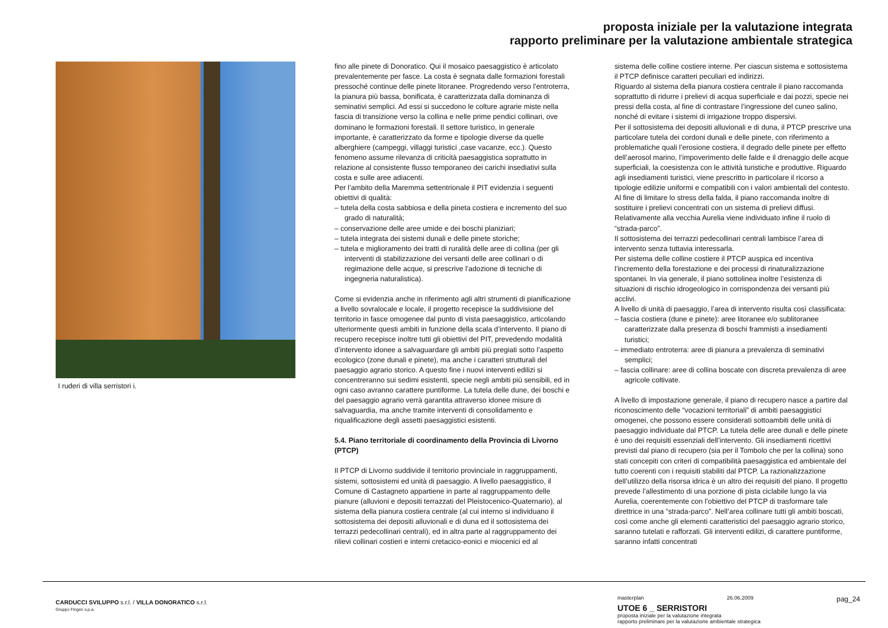proposta iniziale per la valutazione integrata
rapporto preliminare per la valutazione ambientale strategica
I ruderi di villa serristori i.
fino alle pinete di Donoratico. Qui il mosaico paesaggistico è articolato prevalentemente per fasce. La costa è segnata dalle formazioni forestali pressoché continue delle pinete litoranee. Progredendo verso l’entroterra, la pianura più bassa, bonificata, è caratterizzata dalla dominanza di seminativi semplici. Ad essi si succedono le colture agrarie miste nella fascia di transizione verso la collina e nelle prime pendici collinari, ove dominano le formazioni forestali. Il settore turistico, in generale importante, è caratterizzato da forme e tipologie diverse da quelle alberghiere (campeggi, villaggi turistici ,case vacanze, ecc.). Questo fenomeno assume rilevanza di criticità paesaggistica soprattutto in relazione al consistente flusso temporaneo dei carichi insediativi sulla costa e sulle aree adiacenti.
Per l’ambito della Maremma settentrionale il PIT evidenzia i seguenti obiettivi di qualità:
– tutela della costa sabbiosa e della pineta costiera e incremento del suo grado di naturalità;
– conservazione delle aree umide e dei boschi planiziari;
– tutela integrata dei sistemi dunali e delle pinete storiche;
– tutela e miglioramento dei tratti di ruralità delle aree di collina (per gli interventi di stabilizzazione dei versanti delle aree collinari o di regimazione delle acque, si prescrive l’adozione di tecniche di ingegneria naturalistica).
Come si evidenzia anche in riferimento agli altri strumenti di pianificazione a livello sovralocale e locale, il progetto recepisce la suddivisione del territorio in fasce omogenee dal punto di vista paesaggistico, articolando ulteriormente questi ambiti in funzione della scala d’intervento. Il piano di recupero recepisce inoltre tutti gli obiettivi del PIT, prevedendo modalità d’intervento idonee a salvaguardare gli ambiti più pregiati sotto l’aspetto ecologico (zone dunali e pinete), ma anche i caratteri strutturali del paesaggio agrario storico. A questo fine i nuovi interventi edilizi si concentreranno sui sedimi esistenti, specie negli ambiti più sensibili, ed in ogni caso avranno carattere puntiforme. La tutela delle dune, dei boschi e del paesaggio agrario verrà garantita attraverso idonee misure di salvaguardia, ma anche tramite interventi di consolidamento e riqualificazione degli assetti paesaggistici esistenti.
5.4. Piano territoriale di coordinamento della Provincia di Livorno (PTCP)
Il PTCP di Livorno suddivide il territorio provinciale in raggruppamenti, sistemi, sottosistemi ed unità di paesaggio. A livello paesaggistico, il Comune di Castagneto appartiene in parte al raggruppamento delle pianure (alluvioni e depositi terrazzati del Pleistocenico-Quaternario), al sistema della pianura costiera centrale (al cui interno si individuano il sottosistema dei depositi alluvionali e di duna ed il sottosistema dei terrazzi pedecollinari centrali), ed in altra parte al raggruppamento dei rilievi collinari costieri e interni cretacico-eonici e miocenici ed al
sistema delle colline costiere interne. Per ciascun sistema e sottosistema il PTCP definisce caratteri peculiari ed indirizzi.
Riguardo al sistema della pianura costiera centrale il piano raccomanda soprattutto di ridurre i prelievi di acqua superficiale e dai pozzi, specie nei pressi della costa, al fine di contrastare l’ingressione del cuneo salino, nonché di evitare i sistemi di irrigazione troppo dispersivi.
Per il sottosistema dei depositi alluvionali e di duna, il PTCP prescrive una particolare tutela dei cordoni dunali e delle pinete, con riferimento a problematiche quali l’erosione costiera, il degrado delle pinete per effetto dell’aerosol marino, l’impoverimento delle falde e il drenaggio delle acque superficiali, la coesistenza con le attività turistiche e produttive. Riguardo agli insediamenti turistici, viene prescritto in particolare il ricorso a tipologie edilizie uniformi e compatibili con i valori ambientali del contesto. Al fine di limitare lo stress della falda, il piano raccomanda inoltre di sostituire i prelievi concentrati con un sistema di prelievi diffusi. Relativamente alla vecchia Aurelia viene individuato infine il ruolo di “strada-parco”.
Il sottosistema dei terrazzi pedecollinari centrali lambisce l’area di intervento senza tuttavia interessarla.
Per sistema delle colline costiere il PTCP auspica ed incentiva l’incremento della forestazione e dei processi di rinaturalizzazione spontanei. In via generale, il piano sottolinea inoltre l’esistenza di situazioni di rischio idrogeologico in corrispondenza dei versanti più acclivi.
A livello di unità di paesaggio, l’area di intervento risulta così classificata:
– fascia costiera (dune e pinete): aree litoranee e/o sublitoranee caratterizzate dalla presenza di boschi frammisti a insediamenti turistici;
– immediato entroterra: aree di pianura a prevalenza di seminativi semplici;
– fascia collinare: aree di collina boscate con discreta prevalenza di aree agricole coltivate.
A livello di impostazione generale, il piano di recupero nasce a partire dal riconoscimento delle “vocazioni territoriali” di ambiti paesaggistici omogenei, che possono essere considerati sottoambiti delle unità di paesaggio individuate dal PTCP. La tutela delle aree dunali e delle pinete è uno dei requisiti essenziali dell’intervento. Gli insediamenti ricettivi previsti dal piano di recupero (sia per il Tombolo che per la collina) sono stati concepiti con criteri di compatibilità paesaggistica ed ambientale del tutto coerenti con i requisiti stabiliti dal PTCP. La razionalizzazione dell’utilizzo della risorsa idrica è un altro dei requisiti del piano. Il progetto prevede l’allestimento di una porzione di pista ciclabile lungo la via Aurelia, coerentemente con l’obiettivo del PTCP di trasformare tale direttrice in una “strada-parco”. Nell’area collinare tutti gli ambiti boscati, così come anche gli elementi caratteristici del paesaggio agrario storico, saranno tutelati e rafforzati. Gli interventi edilizi, di carattere puntiforme, saranno infatti concentrati
CARDUCCI SVILUPPO s.r.l. / VILLA DONORATICO s.r.l.
Gruppo Fingen s.p.a.
masterplan 26.06.2009 pag_24
UTOE 6 _ SERRISTORI
proposta iniziale per la valutazione integrata
rapporto preliminare per la valutazione ambientale strategica